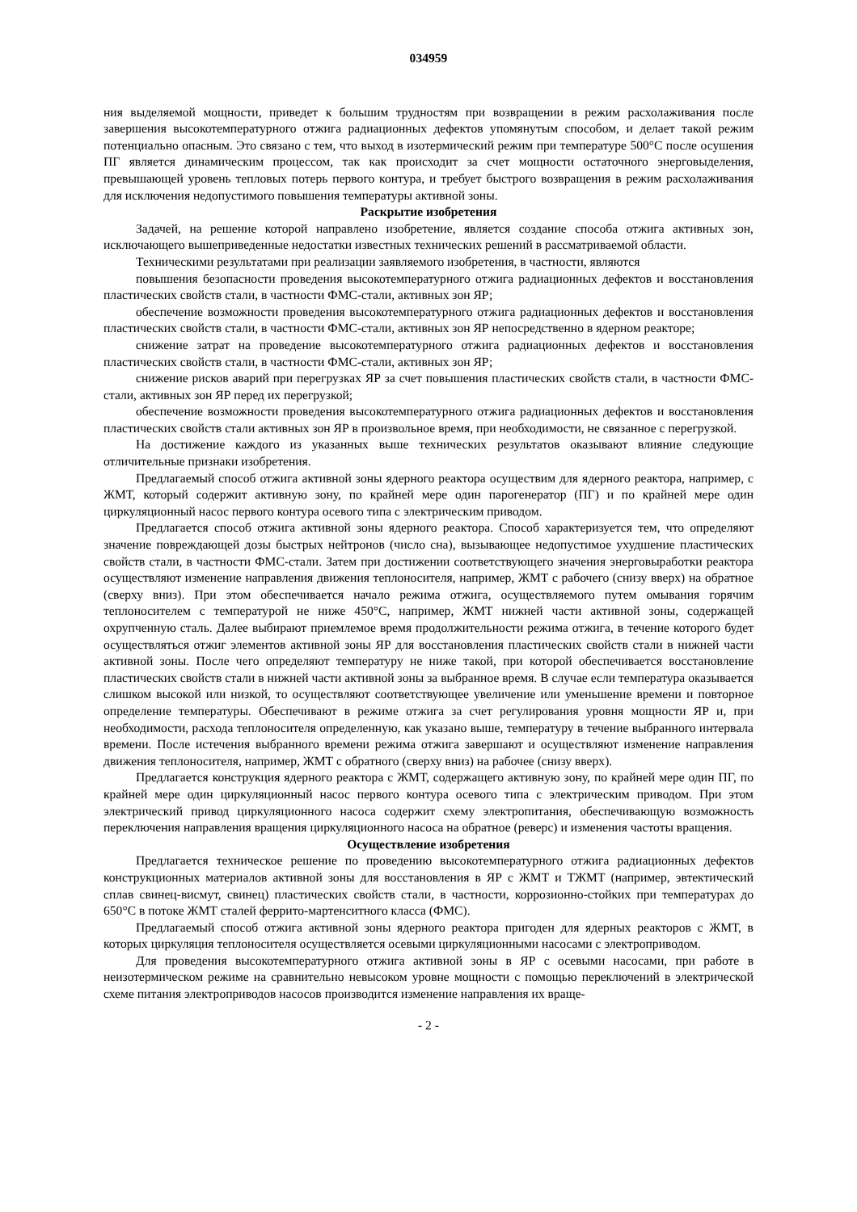034959
ния выделяемой мощности, приведет к большим трудностям при возвращении в режим расхолаживания после завершения высокотемпературного отжига радиационных дефектов упомянутым способом, и делает такой режим потенциально опасным. Это связано с тем, что выход в изотермический режим при температуре 500°С после осушения ПГ является динамическим процессом, так как происходит за счет мощности остаточного энерговыделения, превышающей уровень тепловых потерь первого контура, и требует быстрого возвращения в режим расхолаживания для исключения недопустимого повышения температуры активной зоны.
Раскрытие изобретения
Задачей, на решение которой направлено изобретение, является создание способа отжига активных зон, исключающего вышеприведенные недостатки известных технических решений в рассматриваемой области.
Техническими результатами при реализации заявляемого изобретения, в частности, являются
повышения безопасности проведения высокотемпературного отжига радиационных дефектов и восстановления пластических свойств стали, в частности ФМС-стали, активных зон ЯР;
обеспечение возможности проведения высокотемпературного отжига радиационных дефектов и восстановления пластических свойств стали, в частности ФМС-стали, активных зон ЯР непосредственно в ядерном реакторе;
снижение затрат на проведение высокотемпературного отжига радиационных дефектов и восстановления пластических свойств стали, в частности ФМС-стали, активных зон ЯР;
снижение рисков аварий при перегрузках ЯР за счет повышения пластических свойств стали, в частности ФМС-стали, активных зон ЯР перед их перегрузкой;
обеспечение возможности проведения высокотемпературного отжига радиационных дефектов и восстановления пластических свойств стали активных зон ЯР в произвольное время, при необходимости, не связанное с перегрузкой.
На достижение каждого из указанных выше технических результатов оказывают влияние следующие отличительные признаки изобретения.
Предлагаемый способ отжига активной зоны ядерного реактора осуществим для ядерного реактора, например, с ЖМТ, который содержит активную зону, по крайней мере один парогенератор (ПГ) и по крайней мере один циркуляционный насос первого контура осевого типа с электрическим приводом.
Предлагается способ отжига активной зоны ядерного реактора. Способ характеризуется тем, что определяют значение повреждающей дозы быстрых нейтронов (число сна), вызывающее недопустимое ухудшение пластических свойств стали, в частности ФМС-стали. Затем при достижении соответствующего значения энерговыработки реактора осуществляют изменение направления движения теплоносителя, например, ЖМТ с рабочего (снизу вверх) на обратное (сверху вниз). При этом обеспечивается начало режима отжига, осуществляемого путем омывания горячим теплоносителем с температурой не ниже 450°С, например, ЖМТ нижней части активной зоны, содержащей охрупченную сталь. Далее выбирают приемлемое время продолжительности режима отжига, в течение которого будет осуществляться отжиг элементов активной зоны ЯР для восстановления пластических свойств стали в нижней части активной зоны. После чего определяют температуру не ниже такой, при которой обеспечивается восстановление пластических свойств стали в нижней части активной зоны за выбранное время. В случае если температура оказывается слишком высокой или низкой, то осуществляют соответствующее увеличение или уменьшение времени и повторное определение температуры. Обеспечивают в режиме отжига за счет регулирования уровня мощности ЯР и, при необходимости, расхода теплоносителя определенную, как указано выше, температуру в течение выбранного интервала времени. После истечения выбранного времени режима отжига завершают и осуществляют изменение направления движения теплоносителя, например, ЖМТ с обратного (сверху вниз) на рабочее (снизу вверх).
Предлагается конструкция ядерного реактора с ЖМТ, содержащего активную зону, по крайней мере один ПГ, по крайней мере один циркуляционный насос первого контура осевого типа с электрическим приводом. При этом электрический привод циркуляционного насоса содержит схему электропитания, обеспечивающую возможность переключения направления вращения циркуляционного насоса на обратное (реверс) и изменения частоты вращения.
Осуществление изобретения
Предлагается техническое решение по проведению высокотемпературного отжига радиационных дефектов конструкционных материалов активной зоны для восстановления в ЯР с ЖМТ и ТЖМТ (например, эвтектический сплав свинец-висмут, свинец) пластических свойств стали, в частности, коррозионно-стойких при температурах до 650°С в потоке ЖМТ сталей феррито-мартенситного класса (ФМС).
Предлагаемый способ отжига активной зоны ядерного реактора пригоден для ядерных реакторов с ЖМТ, в которых циркуляция теплоносителя осуществляется осевыми циркуляционными насосами с электроприводом.
Для проведения высокотемпературного отжига активной зоны в ЯР с осевыми насосами, при работе в неизотермическом режиме на сравнительно невысоком уровне мощности с помощью переключений в электрической схеме питания электроприводов насосов производится изменение направления их враще-
- 2 -